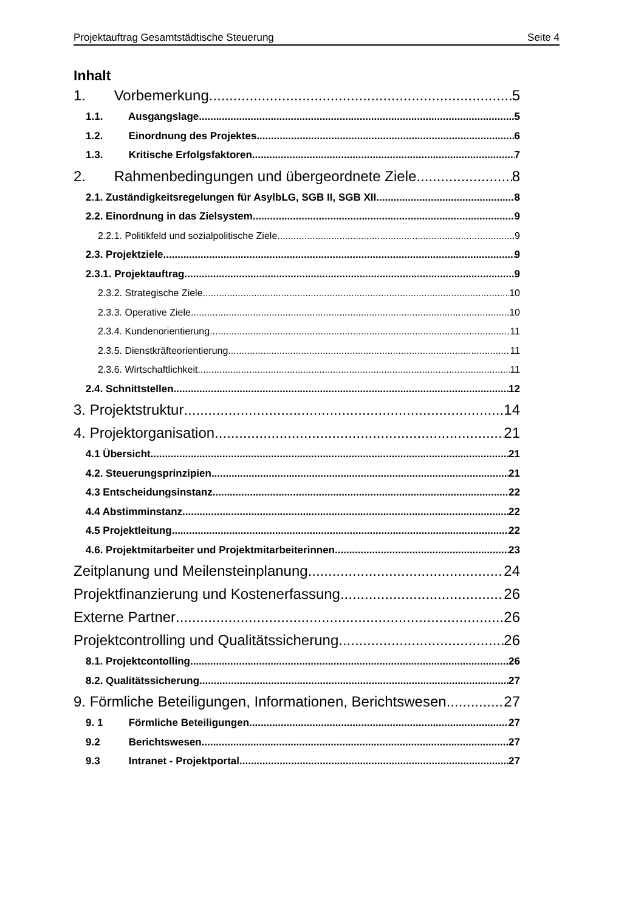Projektauftrag Gesamtstädtische Steuerung Seite 4
Inhalt
1. Vorbemerkung 5
1.1. Ausgangslage 5
1.2. Einordnung des Projektes 6
1.3. Kritische Erfolgsfaktoren 7
2. Rahmenbedingungen und übergeordnete Ziele 8
2.1. Zuständigkeitsregelungen für AsylbLG, SGB II, SGB XII 8
2.2. Einordnung in das Zielsystem 9
2.2.1. Politikfeld und sozialpolitische Ziele 9
2.3. Projektziele 9
2.3.1. Projektauftrag 9
2.3.2. Strategische Ziele 10
2.3.3. Operative Ziele 10
2.3.4. Kundenorientierung 11
2.3.5. Dienstkräfteorientierung 11
2.3.6. Wirtschaftlichkeit 11
2.4. Schnittstellen 12
3. Projektstruktur 14
4. Projektorganisation 21
4.1 Übersicht 21
4.2. Steuerungsprinzipien 21
4.3 Entscheidungsinstanz 22
4.4 Abstimminstanz 22
4.5 Projektleitung 22
4.6. Projektmitarbeiter und Projektmitarbeiterinnen 23
Zeitplanung und Meilensteinplanung 24
Projektfinanzierung und Kostenerfassung 26
Externe Partner 26
Projektcontrolling und Qualitätssicherung 26
8.1. Projektcontolling 26
8.2. Qualitätssicherung 27
9. Förmliche Beteiligungen, Informationen, Berichtswesen 27
9. 1 Förmliche Beteiligungen 27
9.2 Berichtswesen 27
9.3 Intranet - Projektportal 27